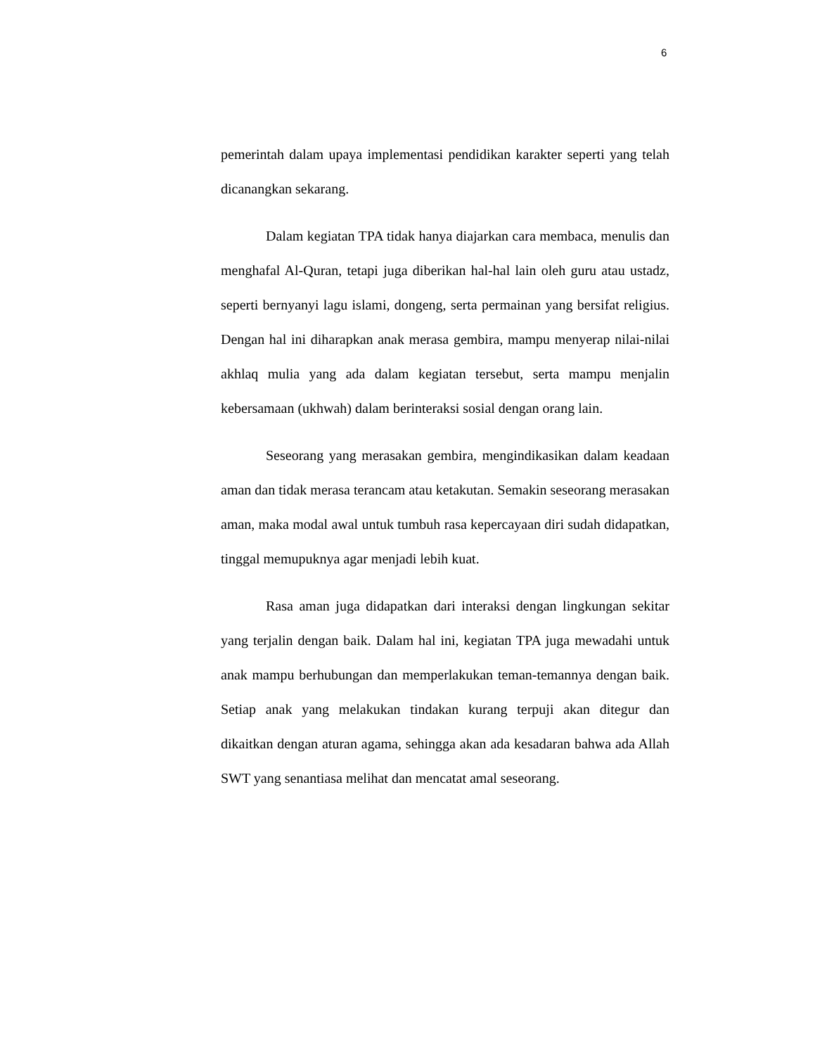6
pemerintah dalam upaya implementasi pendidikan karakter seperti yang telah dicanangkan sekarang.
Dalam kegiatan TPA tidak hanya diajarkan cara membaca, menulis dan menghafal Al-Quran, tetapi juga diberikan hal-hal lain oleh guru atau ustadz, seperti bernyanyi lagu islami, dongeng, serta permainan yang bersifat religius. Dengan hal ini diharapkan anak merasa gembira, mampu menyerap nilai-nilai akhlaq mulia yang ada dalam kegiatan tersebut, serta mampu menjalin kebersamaan (ukhwah) dalam berinteraksi sosial dengan orang lain.
Seseorang yang merasakan gembira, mengindikasikan dalam keadaan aman dan tidak merasa terancam atau ketakutan. Semakin seseorang merasakan aman, maka modal awal untuk tumbuh rasa kepercayaan diri sudah didapatkan, tinggal memupuknya agar menjadi lebih kuat.
Rasa aman juga didapatkan dari interaksi dengan lingkungan sekitar yang terjalin dengan baik. Dalam hal ini, kegiatan TPA juga mewadahi untuk anak mampu berhubungan dan memperlakukan teman-temannya dengan baik. Setiap anak yang melakukan tindakan kurang terpuji akan ditegur dan dikaitkan dengan aturan agama, sehingga akan ada kesadaran bahwa ada Allah SWT yang senantiasa melihat dan mencatat amal seseorang.